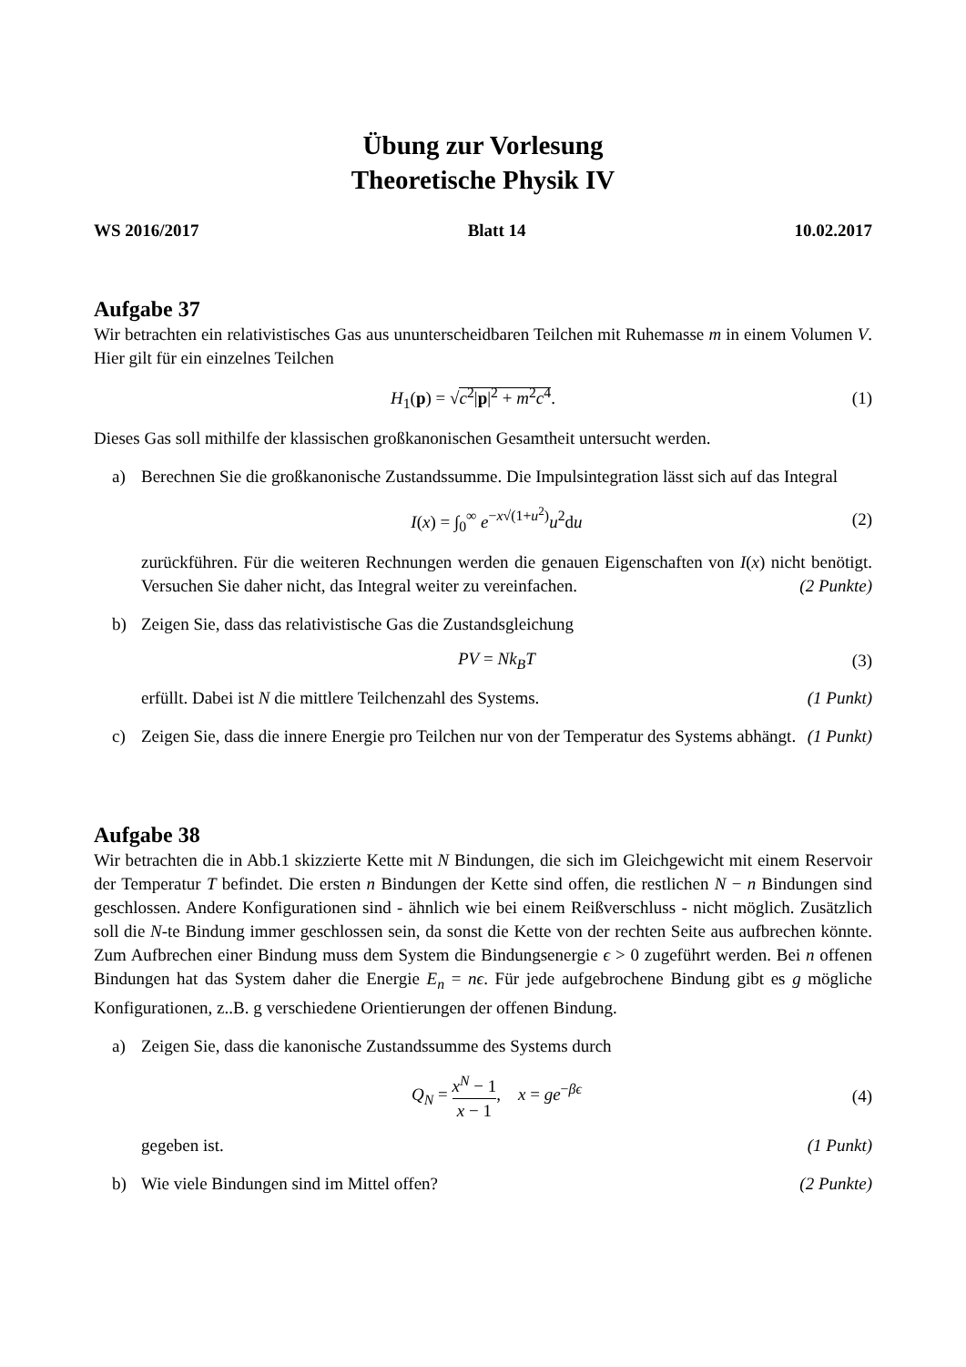Übung zur Vorlesung
Theoretische Physik IV
WS 2016/2017 Blatt 14 10.02.2017
Aufgabe 37
Wir betrachten ein relativistisches Gas aus ununterscheidbaren Teilchen mit Ruhemasse m in einem Volumen V. Hier gilt für ein einzelnes Teilchen
H<sub>1</sub>(p) = √c<sup>2</sup>|p|<sup>2</sup> + m<sup>2</sup>c<sup>4</sup>. (1)
Dieses Gas soll mithilfe der klassischen großkanonischen Gesamtheit untersucht werden.
a) Berechnen Sie die großkanonische Zustandssumme. Die Impulsintegration lässt sich auf das Integral
I(x) = ∫<sub>0</sub><sup>∞</sup> e<sup>−x√(1+u<sup>2</sup>)</sup>u<sup>2</sup>du (2)
zurückführen. Für die weiteren Rechnungen werden die genauen Eigenschaften von I(x) nicht benötigt. Versuchen Sie daher nicht, das Integral weiter zu vereinfachen. (2 Punkte)
b) Zeigen Sie, dass das relativistische Gas die Zustandsgleichung
PV = Nk<sub>B</sub>T (3)
erfüllt. Dabei ist N die mittlere Teilchenzahl des Systems. (1 Punkt)
c) Zeigen Sie, dass die innere Energie pro Teilchen nur von der Temperatur des Systems abhängt. (1 Punkt)
Aufgabe 38
Wir betrachten die in Abb.1 skizzierte Kette mit N Bindungen, die sich im Gleichgewicht mit einem Reservoir der Temperatur T befindet. Die ersten n Bindungen der Kette sind offen, die restlichen N − n Bindungen sind geschlossen. Andere Konfigurationen sind - ähnlich wie bei einem Reißverschluss - nicht möglich. Zusätzlich soll die N-te Bindung immer geschlossen sein, da sonst die Kette von der rechten Seite aus aufbrechen könnte. Zum Aufbrechen einer Bindung muss dem System die Bindungsenergie ϵ > 0 zugeführt werden. Bei n offenen Bindungen hat das System daher die Energie E<sub>n</sub> = nϵ. Für jede aufgebrochene Bindung gibt es g mögliche Konfigurationen, z..B. g verschiedene Orientierungen der offenen Bindung.
a) Zeigen Sie, dass die kanonische Zustandssumme des Systems durch
Q<sub>N</sub> = x<sup>N</sup> − 1 x − 1, x = ge<sup>−βϵ</sup> (4)
gegeben ist. (1 Punkt)
b) Wie viele Bindungen sind im Mittel offen? (2 Punkte)